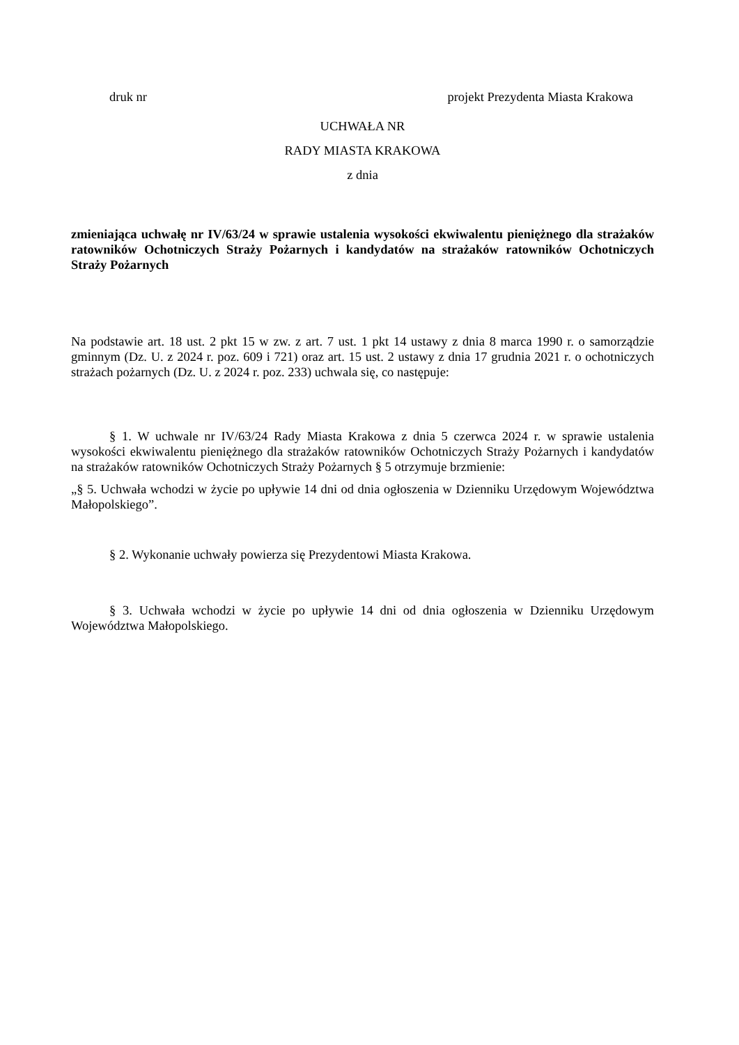druk nr projekt Prezydenta Miasta Krakowa
UCHWAŁA NR
RADY MIASTA KRAKOWA
z dnia
zmieniająca uchwałę nr IV/63/24 w sprawie ustalenia wysokości ekwiwalentu pieniężnego dla strażaków ratowników Ochotniczych Straży Pożarnych i kandydatów na strażaków ratowników Ochotniczych Straży Pożarnych
Na podstawie art. 18 ust. 2 pkt 15 w zw. z art. 7 ust. 1 pkt 14 ustawy z dnia 8 marca 1990 r. o samorządzie gminnym (Dz. U. z 2024 r. poz. 609 i 721) oraz art. 15 ust. 2 ustawy z dnia 17 grudnia 2021 r. o ochotniczych strażach pożarnych (Dz. U. z 2024 r. poz. 233) uchwala się, co następuje:
§ 1. W uchwale nr IV/63/24 Rady Miasta Krakowa z dnia 5 czerwca 2024 r. w sprawie ustalenia wysokości ekwiwalentu pieniężnego dla strażaków ratowników Ochotniczych Straży Pożarnych i kandydatów na strażaków ratowników Ochotniczych Straży Pożarnych § 5 otrzymuje brzmienie:
„§ 5. Uchwała wchodzi w życie po upływie 14 dni od dnia ogłoszenia w Dzienniku Urzędowym Województwa Małopolskiego”.
§ 2. Wykonanie uchwały powierza się Prezydentowi Miasta Krakowa.
§ 3. Uchwała wchodzi w życie po upływie 14 dni od dnia ogłoszenia w Dzienniku Urzędowym Województwa Małopolskiego.